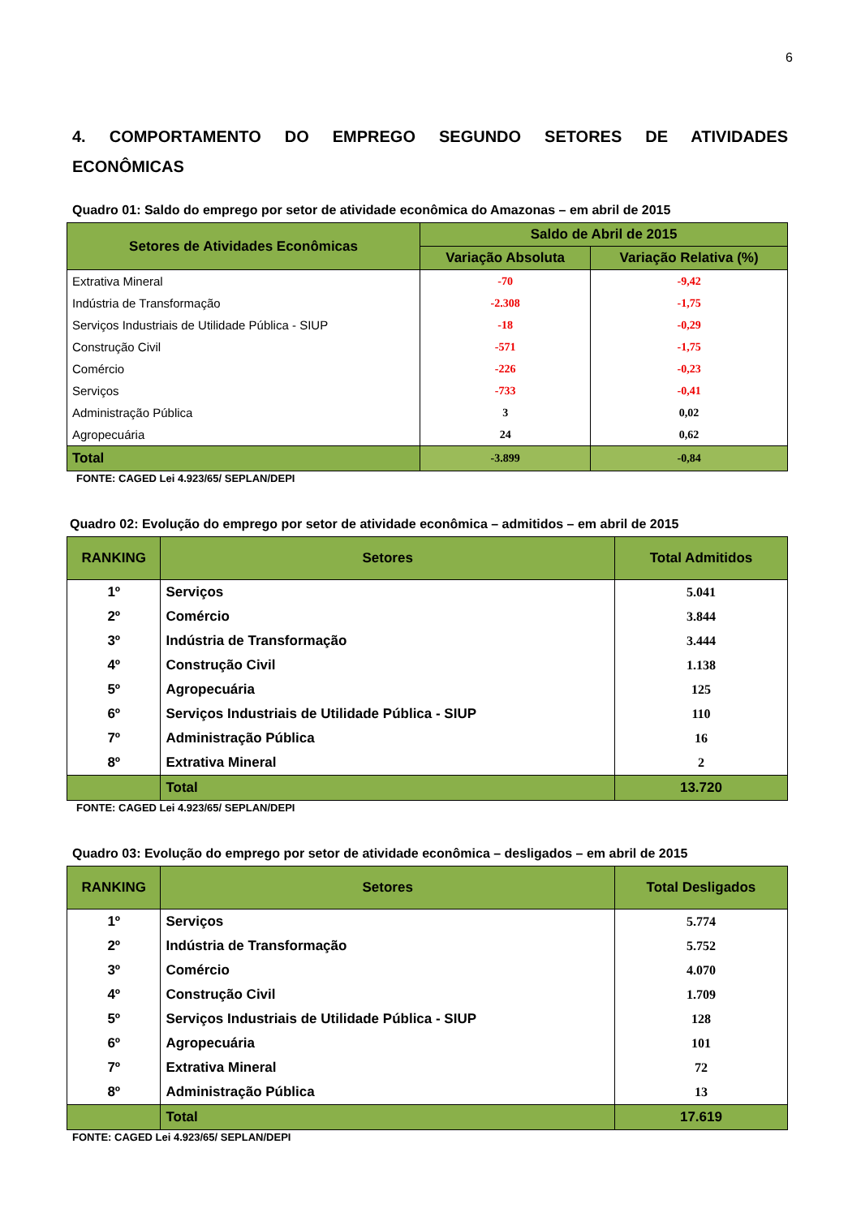6
4. COMPORTAMENTO DO EMPREGO SEGUNDO SETORES DE ATIVIDADES ECONÔMICAS
Quadro 01: Saldo do emprego por setor de atividade econômica do Amazonas – em abril de 2015
| Setores de Atividades Econômicas | Saldo de Abril de 2015 | |
| --- | --- | --- |
| | Variação Absoluta | Variação Relativa (%) |
| Extrativa Mineral | -70 | -9,42 |
| Indústria de Transformação | -2.308 | -1,75 |
| Serviços Industriais de Utilidade Pública - SIUP | -18 | -0,29 |
| Construção Civil | -571 | -1,75 |
| Comércio | -226 | -0,23 |
| Serviços | -733 | -0,41 |
| Administração Pública | 3 | 0,02 |
| Agropecuária | 24 | 0,62 |
| Total | -3.899 | -0,84 |
FONTE: CAGED Lei 4.923/65/ SEPLAN/DEPI
Quadro 02: Evolução do emprego por setor de atividade econômica – admitidos – em abril de 2015
| RANKING | Setores | Total Admitidos |
| --- | --- | --- |
| 1º | Serviços | 5.041 |
| 2º | Comércio | 3.844 |
| 3º | Indústria de Transformação | 3.444 |
| 4º | Construção Civil | 1.138 |
| 5º | Agropecuária | 125 |
| 6º | Serviços Industriais de Utilidade Pública - SIUP | 110 |
| 7º | Administração Pública | 16 |
| 8º | Extrativa Mineral | 2 |
| | Total | 13.720 |
FONTE: CAGED Lei 4.923/65/ SEPLAN/DEPI
Quadro 03: Evolução do emprego por setor de atividade econômica – desligados – em abril de 2015
| RANKING | Setores | Total Desligados |
| --- | --- | --- |
| 1º | Serviços | 5.774 |
| 2º | Indústria de Transformação | 5.752 |
| 3º | Comércio | 4.070 |
| 4º | Construção Civil | 1.709 |
| 5º | Serviços Industriais de Utilidade Pública - SIUP | 128 |
| 6º | Agropecuária | 101 |
| 7º | Extrativa Mineral | 72 |
| 8º | Administração Pública | 13 |
| | Total | 17.619 |
FONTE: CAGED Lei 4.923/65/ SEPLAN/DEPI